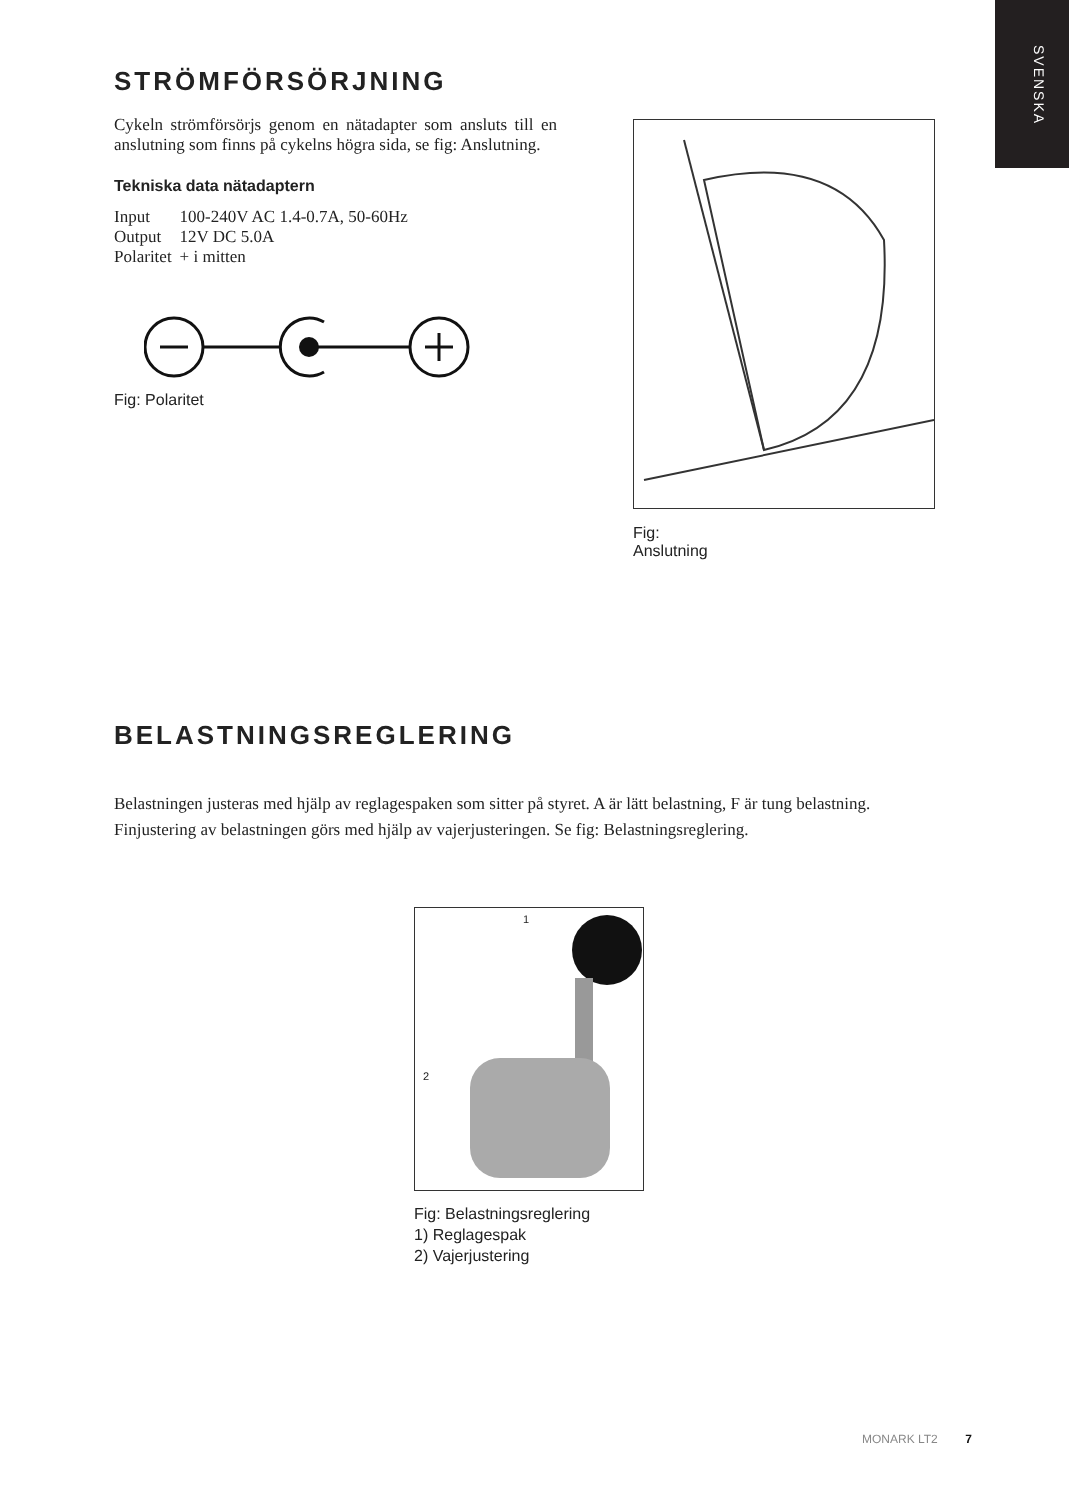SVENSKA
STRÖMFÖRSÖRJNING
Cykeln strömförsörjs genom en nätadapter som ansluts till en anslutning som finns på cykelns högra sida, se fig: Anslutning.
Tekniska data nätadaptern
| Input | 100-240V AC 1.4-0.7A, 50-60Hz |
| Output | 12V DC 5.0A |
| Polaritet | + i mitten |
Fig: Polaritet
Fig:
Anslutning
BELASTNINGSREGLERING
Belastningen justeras med hjälp av reglagespaken som sitter på styret. A är lätt belastning, F är tung belastning. Finjustering av belastningen görs med hjälp av vajerjusteringen. Se fig: Belastningsreglering.
1
2
Fig: Belastningsreglering
1) Reglagespak
2) Vajerjustering
MONARK LT2 7